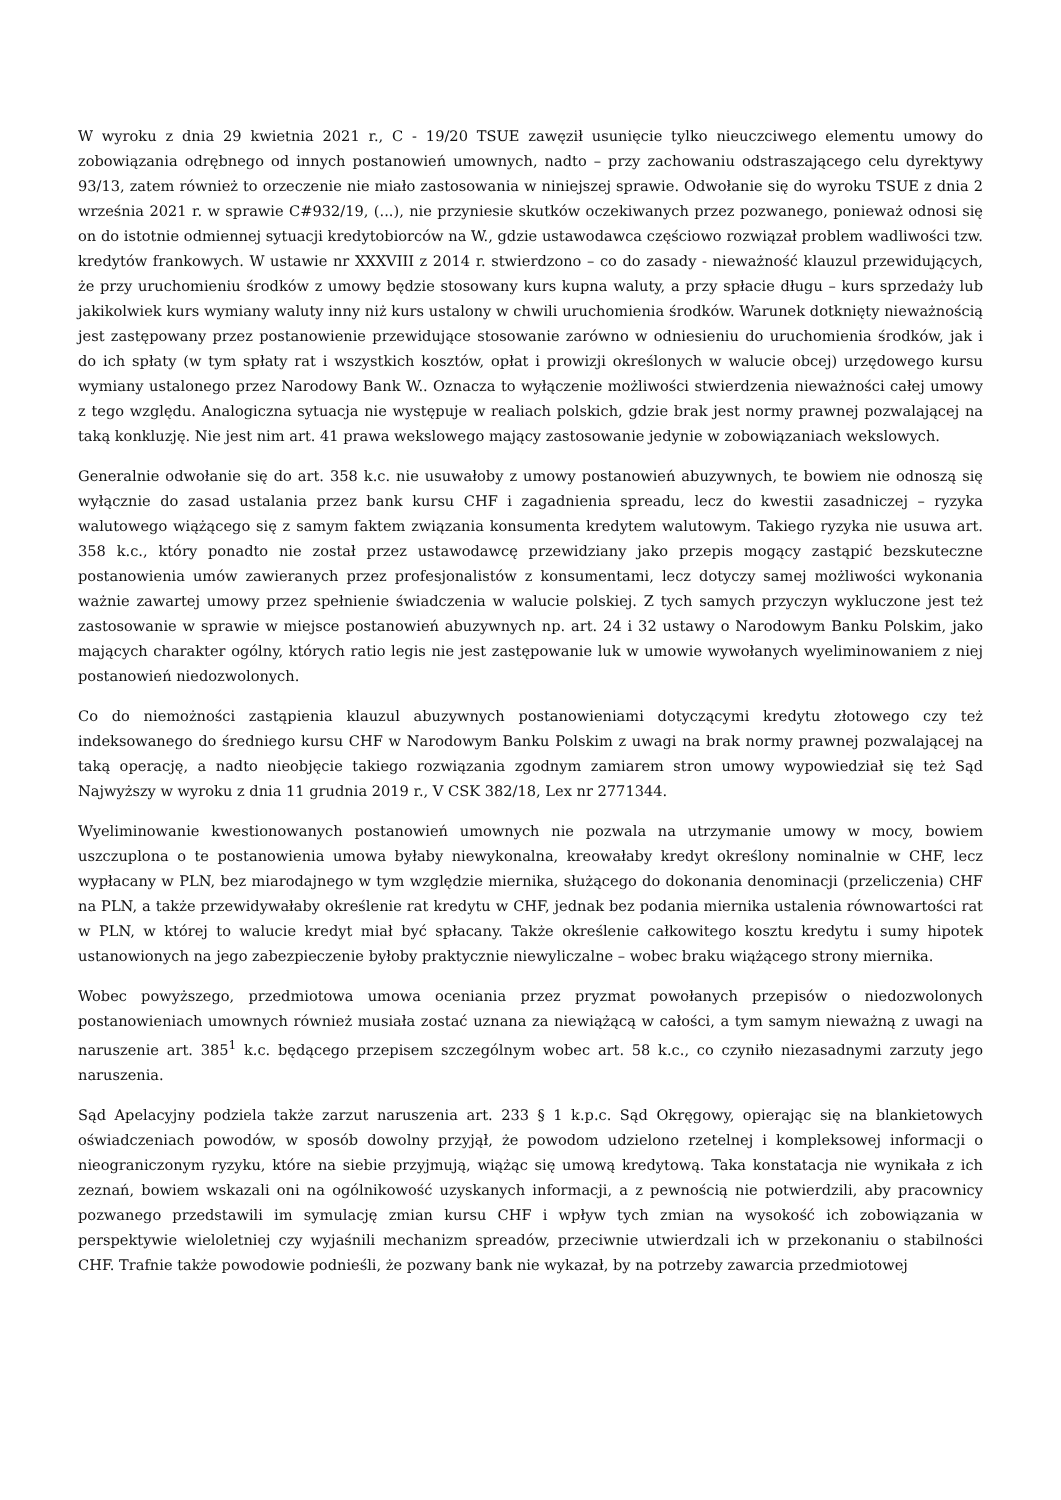W wyroku z dnia 29 kwietnia 2021 r., C - 19/20 TSUE zawęził usunięcie tylko nieuczciwego elementu umowy do zobowiązania odrębnego od innych postanowień umownych, nadto – przy zachowaniu odstraszającego celu dyrektywy 93/13, zatem również to orzeczenie nie miało zastosowania w niniejszej sprawie. Odwołanie się do wyroku TSUE z dnia 2 września 2021 r. w sprawie C#932/19, (...), nie przyniesie skutków oczekiwanych przez pozwanego, ponieważ odnosi się on do istotnie odmiennej sytuacji kredytobiorców na W., gdzie ustawodawca częściowo rozwiązał problem wadliwości tzw. kredytów frankowych. W ustawie nr XXXVIII z 2014 r. stwierdzono – co do zasady - nieważność klauzul przewidujących, że przy uruchomieniu środków z umowy będzie stosowany kurs kupna waluty, a przy spłacie długu – kurs sprzedaży lub jakikolwiek kurs wymiany waluty inny niż kurs ustalony w chwili uruchomienia środków. Warunek dotknięty nieważnością jest zastępowany przez postanowienie przewidujące stosowanie zarówno w odniesieniu do uruchomienia środków, jak i do ich spłaty (w tym spłaty rat i wszystkich kosztów, opłat i prowizji określonych w walucie obcej) urzędowego kursu wymiany ustalonego przez Narodowy Bank W.. Oznacza to wyłączenie możliwości stwierdzenia nieważności całej umowy z tego względu. Analogiczna sytuacja nie występuje w realiach polskich, gdzie brak jest normy prawnej pozwalającej na taką konkluzję. Nie jest nim art. 41 prawa wekslowego mający zastosowanie jedynie w zobowiązaniach wekslowych.
Generalnie odwołanie się do art. 358 k.c. nie usuwałoby z umowy postanowień abuzywnych, te bowiem nie odnoszą się wyłącznie do zasad ustalania przez bank kursu CHF i zagadnienia spreadu, lecz do kwestii zasadniczej – ryzyka walutowego wiążącego się z samym faktem związania konsumenta kredytem walutowym. Takiego ryzyka nie usuwa art. 358 k.c., który ponadto nie został przez ustawodawcę przewidziany jako przepis mogący zastąpić bezskuteczne postanowienia umów zawieranych przez profesjonalistów z konsumentami, lecz dotyczy samej możliwości wykonania ważnie zawartej umowy przez spełnienie świadczenia w walucie polskiej. Z tych samych przyczyn wykluczone jest też zastosowanie w sprawie w miejsce postanowień abuzywnych np. art. 24 i 32 ustawy o Narodowym Banku Polskim, jako mających charakter ogólny, których ratio legis nie jest zastępowanie luk w umowie wywołanych wyeliminowaniem z niej postanowień niedozwolonych.
Co do niemożności zastąpienia klauzul abuzywnych postanowieniami dotyczącymi kredytu złotowego czy też indeksowanego do średniego kursu CHF w Narodowym Banku Polskim z uwagi na brak normy prawnej pozwalającej na taką operację, a nadto nieobjęcie takiego rozwiązania zgodnym zamiarem stron umowy wypowiedział się też Sąd Najwyższy w wyroku z dnia 11 grudnia 2019 r., V CSK 382/18, Lex nr 2771344.
Wyeliminowanie kwestionowanych postanowień umownych nie pozwala na utrzymanie umowy w mocy, bowiem uszczuplona o te postanowienia umowa byłaby niewykonalna, kreowałaby kredyt określony nominalnie w CHF, lecz wypłacany w PLN, bez miarodajnego w tym względzie miernika, służącego do dokonania denominacji (przeliczenia) CHF na PLN, a także przewidywałaby określenie rat kredytu w CHF, jednak bez podania miernika ustalenia równowartości rat w PLN, w której to walucie kredyt miał być spłacany. Także określenie całkowitego kosztu kredytu i sumy hipotek ustanowionych na jego zabezpieczenie byłoby praktycznie niewyliczalne – wobec braku wiążącego strony miernika.
Wobec powyższego, przedmiotowa umowa oceniania przez pryzmat powołanych przepisów o niedozwolonych postanowieniach umownych również musiała zostać uznana za niewiążącą w całości, a tym samym nieważną z uwagi na naruszenie art. 385<sup>1</sup> k.c. będącego przepisem szczególnym wobec art. 58 k.c., co czyniło niezasadnymi zarzuty jego naruszenia.
Sąd Apelacyjny podziela także zarzut naruszenia art. 233 § 1 k.p.c. Sąd Okręgowy, opierając się na blankietowych oświadczeniach powodów, w sposób dowolny przyjął, że powodom udzielono rzetelnej i kompleksowej informacji o nieograniczonym ryzyku, które na siebie przyjmują, wiążąc się umową kredytową. Taka konstatacja nie wynikała z ich zeznań, bowiem wskazali oni na ogólnikowość uzyskanych informacji, a z pewnością nie potwierdzili, aby pracownicy pozwanego przedstawili im symulację zmian kursu CHF i wpływ tych zmian na wysokość ich zobowiązania w perspektywie wieloletniej czy wyjaśnili mechanizm spreadów, przeciwnie utwierdzali ich w przekonaniu o stabilności CHF. Trafnie także powodowie podnieśli, że pozwany bank nie wykazał, by na potrzeby zawarcia przedmiotowej